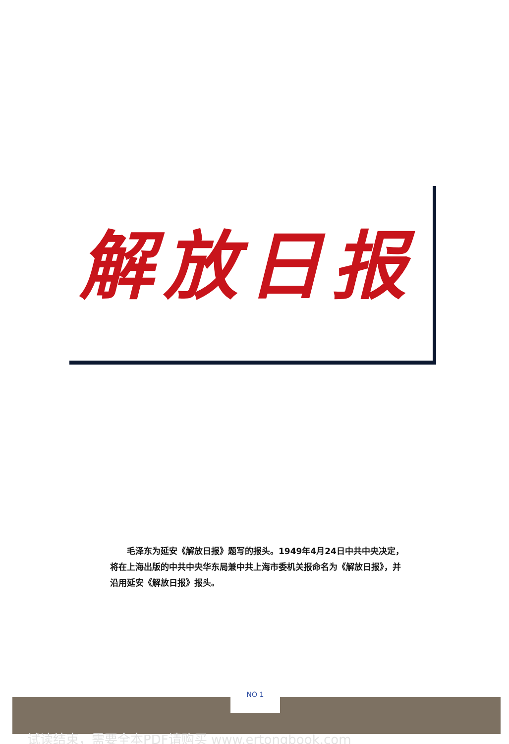解放日报
　　毛泽东为延安《解放日报》题写的报头。1949年4月24日中共中央决定，将在上海出版的中共中央华东局兼中共上海市委机关报命名为《解放日报》，并沿用延安《解放日报》报头。
NO 1
试读结束，需要全本PDF请购买 www.ertongbook.com